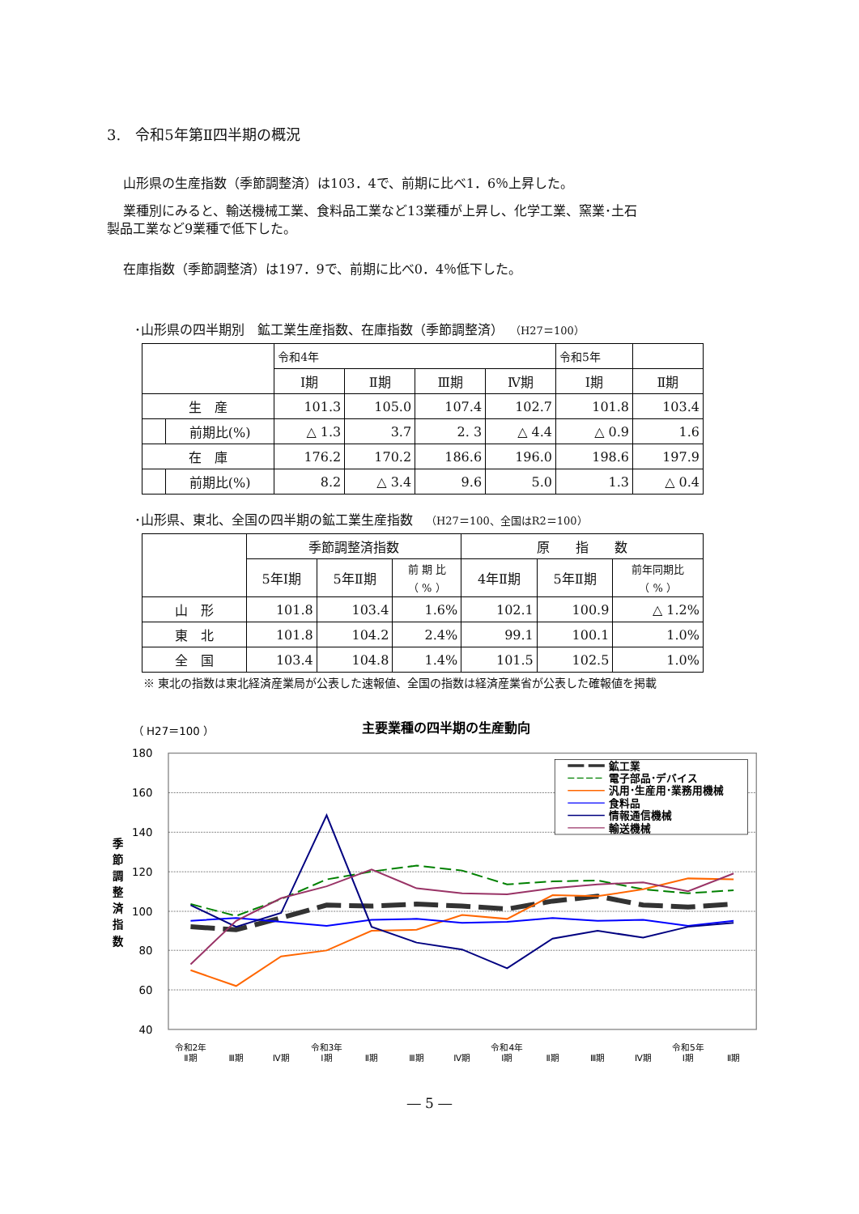3.　令和5年第Ⅱ四半期の概況
山形県の生産指数（季節調整済）は103．4で、前期に比べ1．6％上昇した。
業種別にみると、輸送機械工業、食料品工業など13業種が上昇し、化学工業、窯業･土石
製品工業など9業種で低下した。
在庫指数（季節調整済）は197．9で、前期に比べ0．4％低下した。
･山形県の四半期別　鉱工業生産指数、在庫指数（季節調整済）　（H27＝100）
| | | 令和4年 | | | | 令和5年 | |
| --- | --- | --- | --- | --- | --- | --- | --- |
| | | Ⅰ期 | Ⅱ期 | Ⅲ期 | Ⅳ期 | Ⅰ期 | Ⅱ期 |
| 生 産 | | 101.3 | 105.0 | 107.4 | 102.7 | 101.8 | 103.4 |
| | 前期比(%) | △ 1.3 | 3.7 | 2. 3 | △ 4.4 | △ 0.9 | 1.6 |
| 在 庫 | | 176.2 | 170.2 | 186.6 | 196.0 | 198.6 | 197.9 |
| | 前期比(%) | 8.2 | △ 3.4 | 9.6 | 5.0 | 1.3 | △ 0.4 |
･山形県、東北、全国の四半期の鉱工業生産指数　（H27＝100、全国はR2＝100）
| | 季節調整済指数 | | | 原 指 数 | | |
| --- | --- | --- | --- | --- | --- | --- |
| | 5年Ⅰ期 | 5年Ⅱ期 | 前 期 比 （ % ） | 4年Ⅱ期 | 5年Ⅱ期 | 前年同期比 （ % ） |
| 山 形 | 101.8 | 103.4 | 1.6% | 102.1 | 100.9 | △ 1.2% |
| 東 北 | 101.8 | 104.2 | 2.4% | 99.1 | 100.1 | 1.0% |
| 全 国 | 103.4 | 104.8 | 1.4% | 101.5 | 102.5 | 1.0% |
※ 東北の指数は東北経済産業局が公表した速報値、全国の指数は経済産業省が公表した確報値を掲載
（ H27＝100 ）
主要業種の四半期の生産動向
180
160
140
120
100
80
60
40
季 節 調 整 済 指 数
鉱工業
電子部品･デバイス
汎用･生産用･業務用機械
食料品
情報通信機械
輸送機械
令和2年
Ⅱ期
Ⅲ期
Ⅳ期
令和3年
Ⅰ期
Ⅱ期
Ⅲ期
Ⅳ期
令和4年
Ⅰ期
Ⅱ期
Ⅲ期
Ⅳ期
令和5年
Ⅰ期
Ⅱ期
― 5 ―